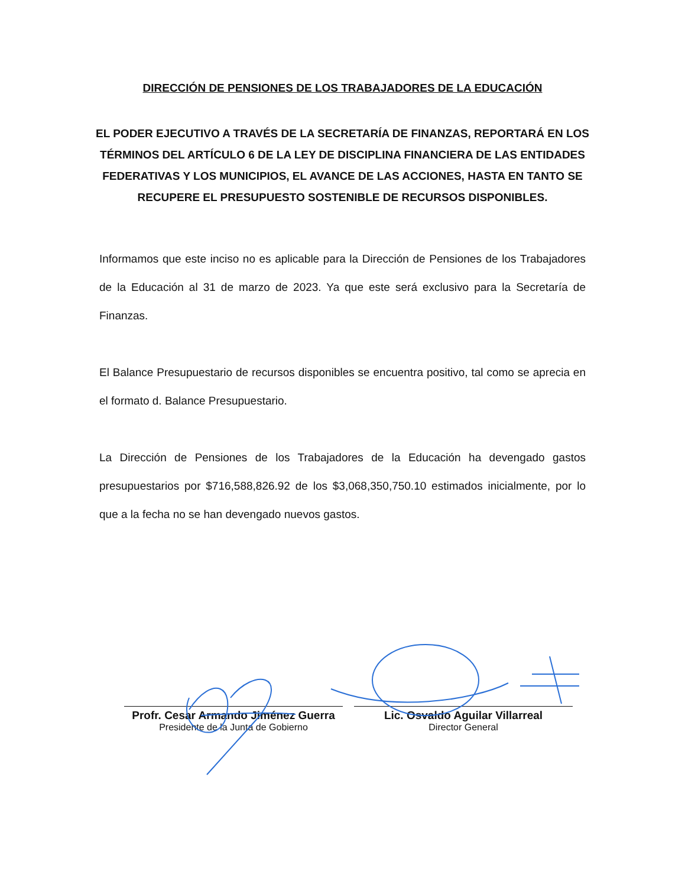DIRECCIÓN DE PENSIONES DE LOS TRABAJADORES DE LA EDUCACIÓN
EL PODER EJECUTIVO A TRAVÉS DE LA SECRETARÍA DE FINANZAS, REPORTARÁ EN LOS TÉRMINOS DEL ARTÍCULO 6 DE LA LEY DE DISCIPLINA FINANCIERA DE LAS ENTIDADES FEDERATIVAS Y LOS MUNICIPIOS, EL AVANCE DE LAS ACCIONES, HASTA EN TANTO SE RECUPERE EL PRESUPUESTO SOSTENIBLE DE RECURSOS DISPONIBLES.
Informamos que este inciso no es aplicable para la Dirección de Pensiones de los Trabajadores de la Educación al 31 de marzo de 2023. Ya que este será exclusivo para la Secretaría de Finanzas.
El Balance Presupuestario de recursos disponibles se encuentra positivo, tal como se aprecia en el formato d. Balance Presupuestario.
La Dirección de Pensiones de los Trabajadores de la Educación ha devengado gastos presupuestarios por $716,588,826.92 de los $3,068,350,750.10 estimados inicialmente, por lo que a la fecha no se han devengado nuevos gastos.
Profr. Cesar Armando Jiménez Guerra
Presidente de la Junta de Gobierno
Lic. Osvaldo Aguilar Villarreal
Director General